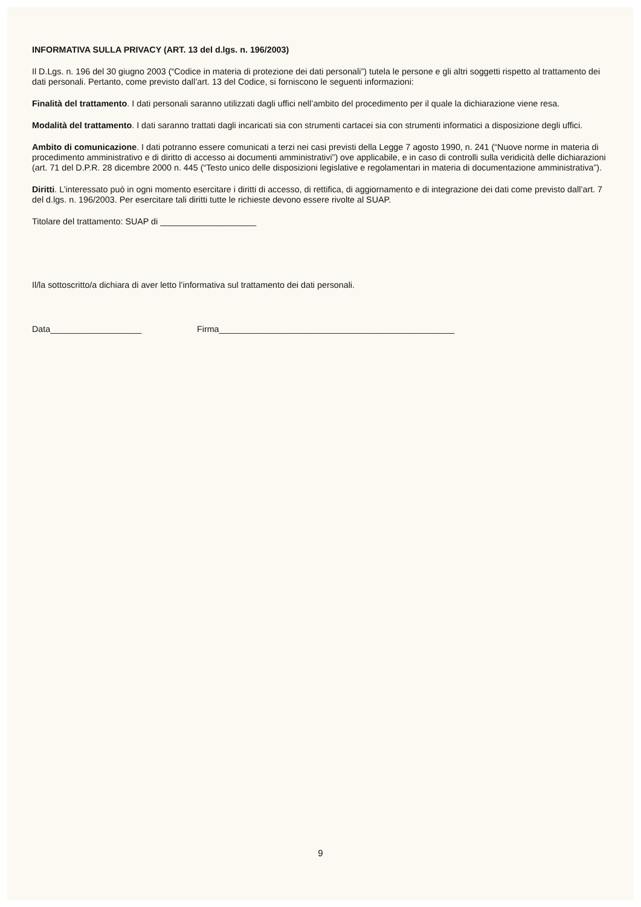INFORMATIVA SULLA PRIVACY (ART. 13 del d.lgs. n. 196/2003)
Il D.Lgs. n. 196 del 30 giugno 2003 (“Codice in materia di protezione dei dati personali”) tutela le persone e gli altri soggetti rispetto al trattamento dei dati personali. Pertanto, come previsto dall’art. 13 del Codice, si forniscono le seguenti informazioni:
Finalità del trattamento. I dati personali saranno utilizzati dagli uffici nell’ambito del procedimento per il quale la dichiarazione viene resa.
Modalità del trattamento. I dati saranno trattati dagli incaricati sia con strumenti cartacei sia con strumenti informatici a disposizione degli uffici.
Ambito di comunicazione. I dati potranno essere comunicati a terzi nei casi previsti della Legge 7 agosto 1990, n. 241 (“Nuove norme in materia di procedimento amministrativo e di diritto di accesso ai documenti amministrativi”) ove applicabile, e in caso di controlli sulla veridicità delle dichiarazioni (art. 71 del D.P.R. 28 dicembre 2000 n. 445 (“Testo unico delle disposizioni legislative e regolamentari in materia di documentazione amministrativa”).
Diritti. L’interessato può in ogni momento esercitare i diritti di accesso, di rettifica, di aggiornamento e di integrazione dei dati come previsto dall’art. 7 del d.lgs. n. 196/2003. Per esercitare tali diritti tutte le richieste devono essere rivolte al SUAP.
Titolare del trattamento: SUAP di ____________________
Il/la sottoscritto/a dichiara di aver letto l’informativa sul trattamento dei dati personali.
Data___________________ Firma_________________________________________________
9